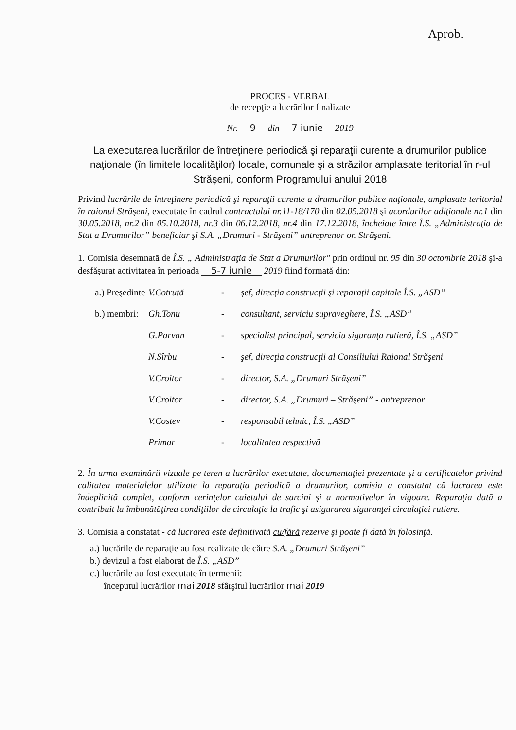Aprob.
PROCES - VERBAL
de recepţie a lucrărilor finalizate
Nr. 9 din 7 iunie 2019
La executarea lucrărilor de întreţinere periodică şi reparaţii curente a drumurilor publice naţionale (în limitele localităţilor) locale, comunale şi a străzilor amplasate teritorial în r-ul Străşeni, conform Programului anului 2018
Privind lucrările de întreţinere periodică şi reparaţii curente a drumurilor publice naţionale, amplasate teritorial în raionul Străşeni, executate în cadrul contractului nr.11-18/170 din 02.05.2018 şi acordurilor adiţionale nr.1 din 30.05.2018, nr.2 din 05.10.2018, nr.3 din 06.12.2018, nr.4 din 17.12.2018, încheiate între Î.S. „Administraţia de Stat a Drumurilor” beneficiar şi S.A. „Drumuri - Străşeni” antreprenor or. Străşeni.
1. Comisia desemnată de Î.S. „ Administraţia de Stat a Drumurilor" prin ordinul nr. 95 din 30 octombrie 2018 şi-a desfăşurat activitatea în perioada 5-7 iunie 2019 fiind formată din:
a.) Preşedinte V.Cotruţă - şef, direcţia construcţii şi reparaţii capitale Î.S. „ASD”
b.) membri: Gh.Tonu - consultant, serviciu supraveghere, Î.S. „ASD”
G.Parvan - specialist principal, serviciu siguranţa rutieră, Î.S. „ASD”
N.Sîrbu - şef, direcţia construcţii al Consiliului Raional Străşeni
V.Croitor - director, S.A. „Drumuri Străşeni”
V.Croitor - director, S.A. „Drumuri – Străşeni” - antreprenor
V.Costev - responsabil tehnic, Î.S. „ASD”
Primar - localitatea respectivă
2. În urma examinării vizuale pe teren a lucrărilor executate, documentaţiei prezentate şi a certificatelor privind calitatea materialelor utilizate la reparaţia periodică a drumurilor, comisia a constatat că lucrarea este îndeplinită complet, conform cerinţelor caietului de sarcini şi a normativelor în vigoare. Reparaţia dată a contribuit la îmbunătăţirea condiţiilor de circulaţie la trafic şi asigurarea siguranţei circulaţiei rutiere.
3. Comisia a constatat - că lucrarea este definitivată cu/fără rezerve şi poate fi dată în folosinţă.
a.) lucrările de reparaţie au fost realizate de către S.A. „Drumuri Străşeni”
b.) devizul a fost elaborat de Î.S. „ASD”
c.) lucrările au fost executate în termenii:
începutul lucrărilor mai 2018 sfârşitul lucrărilor mai 2019